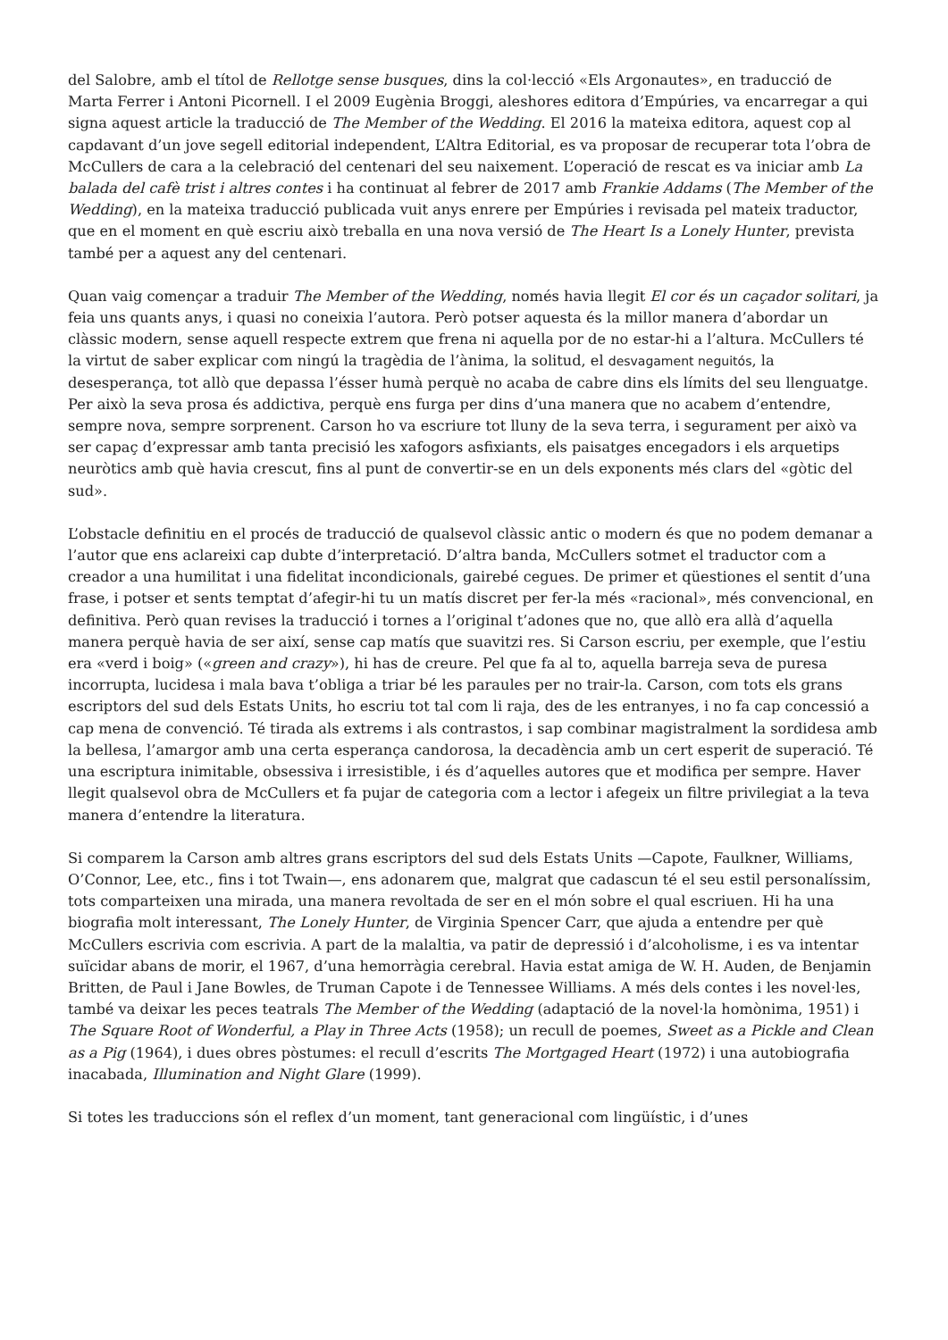del Salobre, amb el títol de Rellotge sense busques, dins la col·lecció «Els Argonautes», en traducció de Marta Ferrer i Antoni Picornell. I el 2009 Eugènia Broggi, aleshores editora d’Empúries, va encarregar a qui signa aquest article la traducció de The Member of the Wedding. El 2016 la mateixa editora, aquest cop al capdavant d’un jove segell editorial independent, L’Altra Editorial, es va proposar de recuperar tota l’obra de McCullers de cara a la celebració del centenari del seu naixement. L’operació de rescat es va iniciar amb La balada del cafè trist i altres contes i ha continuat al febrer de 2017 amb Frankie Addams (The Member of the Wedding), en la mateixa traducció publicada vuit anys enrere per Empúries i revisada pel mateix traductor, que en el moment en què escriu això treballa en una nova versió de The Heart Is a Lonely Hunter, prevista també per a aquest any del centenari.
Quan vaig començar a traduir The Member of the Wedding, només havia llegit El cor és un caçador solitari, ja feia uns quants anys, i quasi no coneixia l’autora. Però potser aquesta és la millor manera d’abordar un clàssic modern, sense aquell respecte extrem que frena ni aquella por de no estar-hi a l’altura. McCullers té la virtut de saber explicar com ningú la tragèdia de l’ànima, la solitud, el desvagament neguitós, la desesperança, tot allò que depassa l’ésser humà perquè no acaba de cabre dins els límits del seu llenguatge. Per això la seva prosa és addictiva, perquè ens furga per dins d’una manera que no acabem d’entendre, sempre nova, sempre sorprenent. Carson ho va escriure tot lluny de la seva terra, i segurament per això va ser capaç d’expressar amb tanta precisió les xafogors asfixiants, els paisatges encegadors i els arquetips neuròtics amb què havia crescut, fins al punt de convertir-se en un dels exponents més clars del «gòtic del sud».
L’obstacle definitiu en el procés de traducció de qualsevol clàssic antic o modern és que no podem demanar a l’autor que ens aclareixi cap dubte d’interpretació. D’altra banda, McCullers sotmet el traductor com a creador a una humilitat i una fidelitat incondicionals, gairebé cegues. De primer et qüestiones el sentit d’una frase, i potser et sents temptat d’afegir-hi tu un matís discret per fer-la més «racional», més convencional, en definitiva. Però quan revises la traducció i tornes a l’original t’adones que no, que allò era allà d’aquella manera perquè havia de ser així, sense cap matís que suavitzi res. Si Carson escriu, per exemple, que l’estiu era «verd i boig» («green and crazy»), hi has de creure. Pel que fa al to, aquella barreja seva de puresa incorrupta, lucidesa i mala bava t’obliga a triar bé les paraules per no trair-la. Carson, com tots els grans escriptors del sud dels Estats Units, ho escriu tot tal com li raja, des de les entranyes, i no fa cap concessió a cap mena de convenció. Té tirada als extrems i als contrastos, i sap combinar magistralment la sordidesa amb la bellesa, l’amargor amb una certa esperança candorosa, la decadència amb un cert esperit de superació. Té una escriptura inimitable, obsessiva i irresistible, i és d’aquelles autores que et modifica per sempre. Haver llegit qualsevol obra de McCullers et fa pujar de categoria com a lector i afegeix un filtre privilegiat a la teva manera d’entendre la literatura.
Si comparem la Carson amb altres grans escriptors del sud dels Estats Units —Capote, Faulkner, Williams, O’Connor, Lee, etc., fins i tot Twain—, ens adonarem que, malgrat que cadascun té el seu estil personalíssim, tots comparteixen una mirada, una manera revoltada de ser en el món sobre el qual escriuen. Hi ha una biografia molt interessant, The Lonely Hunter, de Virginia Spencer Carr, que ajuda a entendre per què McCullers escrivia com escrivia. A part de la malaltia, va patir de depressió i d’alcoholisme, i es va intentar suïcidar abans de morir, el 1967, d’una hemorràgia cerebral. Havia estat amiga de W. H. Auden, de Benjamin Britten, de Paul i Jane Bowles, de Truman Capote i de Tennessee Williams. A més dels contes i les novel·les, també va deixar les peces teatrals The Member of the Wedding (adaptació de la novel·la homònima, 1951) i The Square Root of Wonderful, a Play in Three Acts (1958); un recull de poemes, Sweet as a Pickle and Clean as a Pig (1964), i dues obres pòstumes: el recull d’escrits The Mortgaged Heart (1972) i una autobiografia inacabada, Illumination and Night Glare (1999).
Si totes les traduccions són el reflex d’un moment, tant generacional com lingüístic, i d’unes